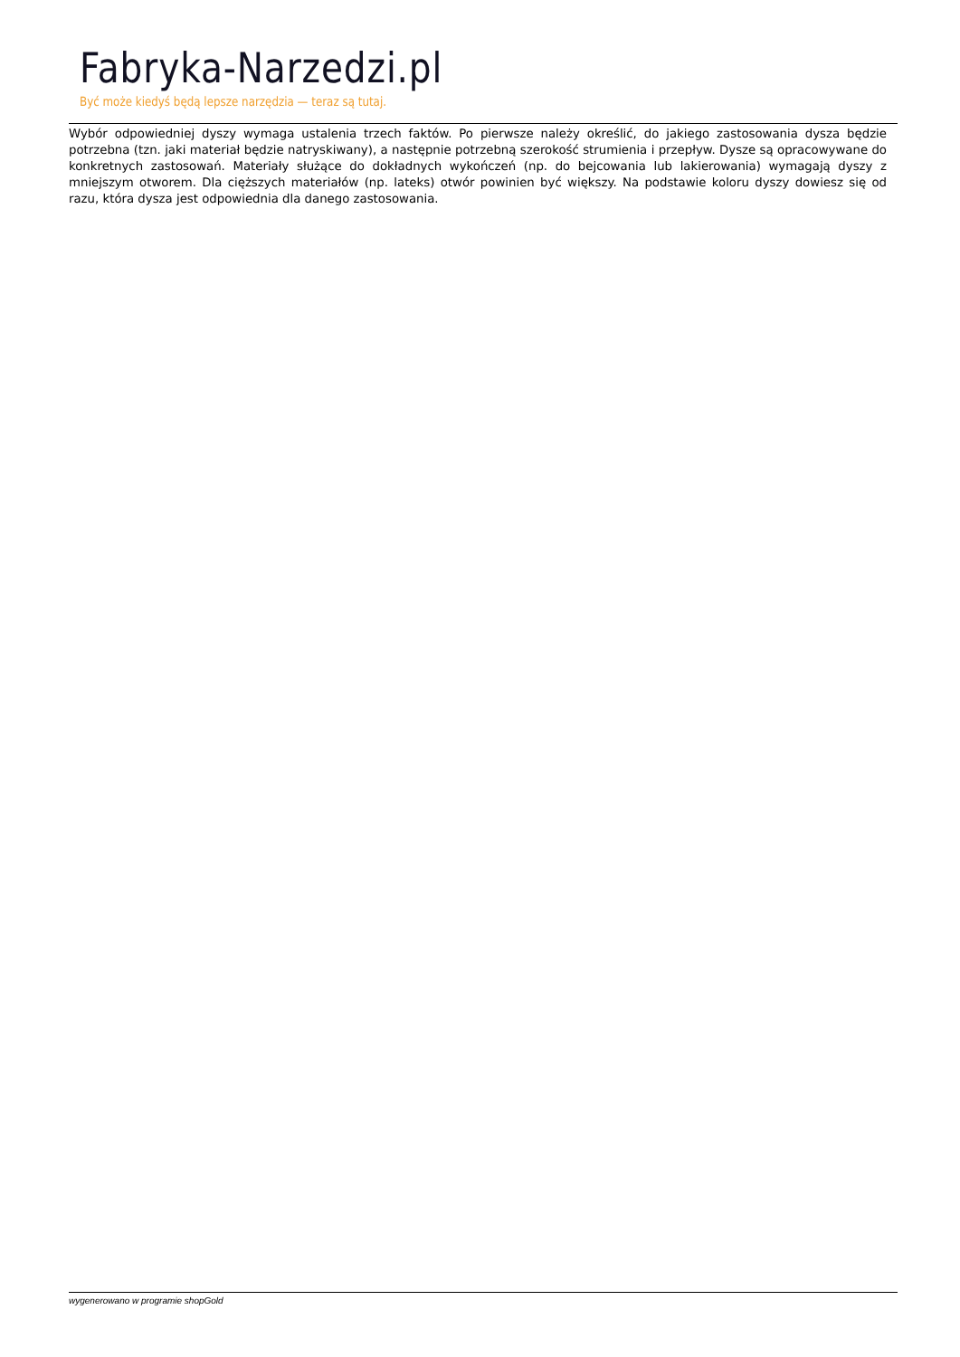Fabryka-Narzedzi.pl
Być może kiedyś będą lepsze narzędzia — teraz są tutaj.
Wybór odpowiedniej dyszy wymaga ustalenia trzech faktów. Po pierwsze należy określić, do jakiego zastosowania dysza będzie potrzebna (tzn. jaki materiał będzie natryskiwany), a następnie potrzebną szerokość strumienia i przepływ. Dysze są opracowywane do konkretnych zastosowań. Materiały służące do dokładnych wykończeń (np. do bejcowania lub lakierowania) wymagają dyszy z mniejszym otworem. Dla cięższych materiałów (np. lateks) otwór powinien być większy. Na podstawie koloru dyszy dowiesz się od razu, która dysza jest odpowiednia dla danego zastosowania.
wygenerowano w programie shopGold